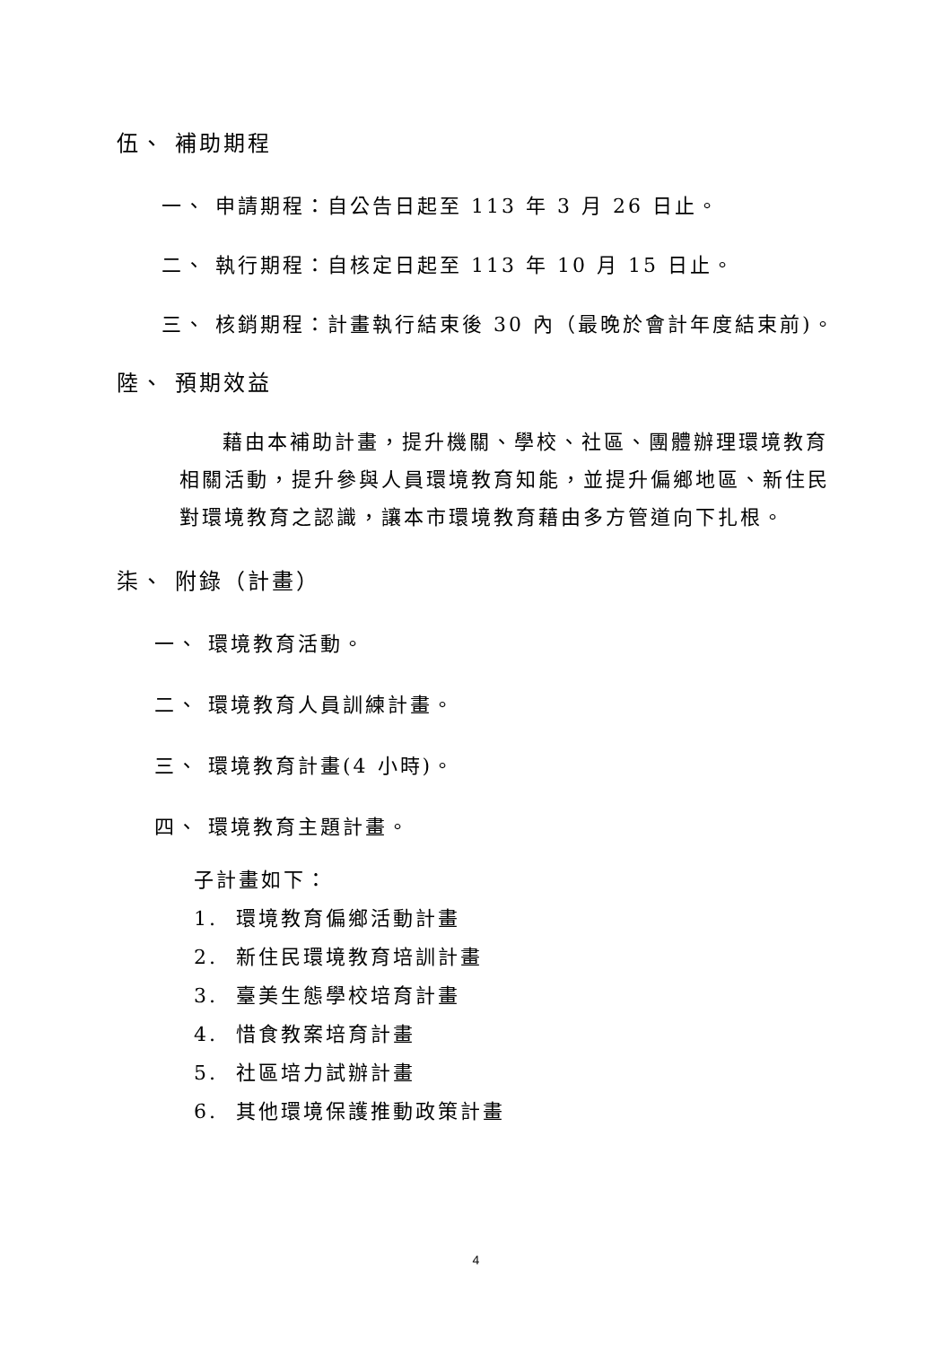伍、 補助期程
一、 申請期程：自公告日起至 113 年 3 月 26 日止。
二、 執行期程：自核定日起至 113 年 10 月 15 日止。
三、 核銷期程：計畫執行結束後 30 內（最晚於會計年度結束前)。
陸、 預期效益
藉由本補助計畫，提升機關、學校、社區、團體辦理環境教育相關活動，提升參與人員環境教育知能，並提升偏鄉地區、新住民對環境教育之認識，讓本市環境教育藉由多方管道向下扎根。
柒、 附錄（計畫）
一、 環境教育活動。
二、 環境教育人員訓練計畫。
三、 環境教育計畫(4 小時)。
四、 環境教育主題計畫。
子計畫如下：
1. 環境教育偏鄉活動計畫
2. 新住民環境教育培訓計畫
3. 臺美生態學校培育計畫
4. 惜食教案培育計畫
5. 社區培力試辦計畫
6. 其他環境保護推動政策計畫
4